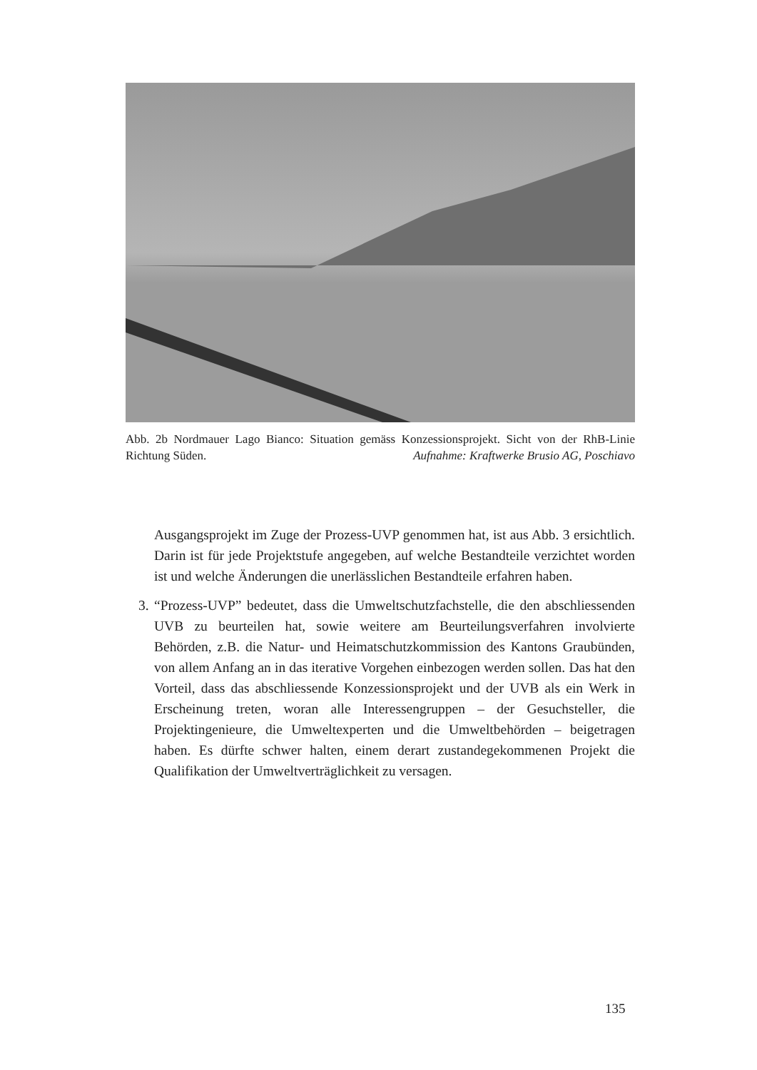Abb. 2b Nordmauer Lago Bianco: Situation gemäss Konzessionsprojekt. Sicht von der RhB-Linie Richtung Süden. Aufnahme: Kraftwerke Brusio AG, Poschiavo
Ausgangsprojekt im Zuge der Prozess-UVP genommen hat, ist aus Abb. 3 ersichtlich. Darin ist für jede Projektstufe angegeben, auf welche Bestandteile verzichtet worden ist und welche Änderungen die unerlässlichen Bestandteile erfahren haben.
3. “Prozess-UVP” bedeutet, dass die Umweltschutzfachstelle, die den abschliessenden UVB zu beurteilen hat, sowie weitere am Beurteilungsverfahren involvierte Behörden, z.B. die Natur- und Heimatschutzkommission des Kantons Graubünden, von allem Anfang an in das iterative Vorgehen einbezogen werden sollen. Das hat den Vorteil, dass das abschliessende Konzessionsprojekt und der UVB als ein Werk in Erscheinung treten, woran alle Interessengruppen – der Gesuchsteller, die Projektingenieure, die Umweltexperten und die Umweltbehörden – beigetragen haben. Es dürfte schwer halten, einem derart zustandegekommenen Projekt die Qualifikation der Umweltverträglichkeit zu versagen.
135